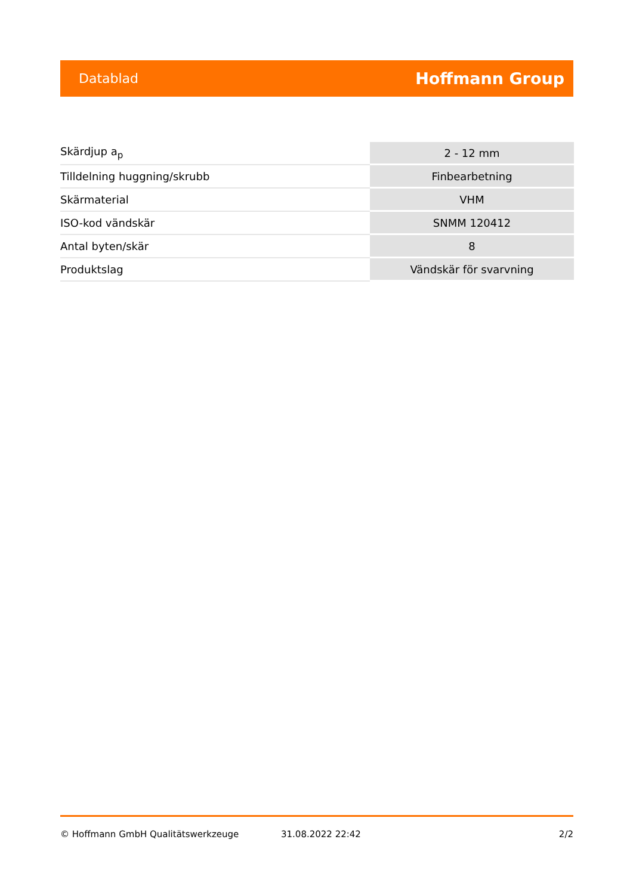Datablad Hoffmann Group
| Skärdjup a<sub>p</sub> | 2 - 12 mm |
| Tilldelning huggning/skrubb | Finbearbetning |
| Skärmaterial | VHM |
| ISO-kod vändskär | SNMM 120412 |
| Antal byten/skär | 8 |
| Produktslag | Vändskär för svarvning |
© Hoffmann GmbH Qualitätswerkzeuge 31.08.2022 22:42 2/2